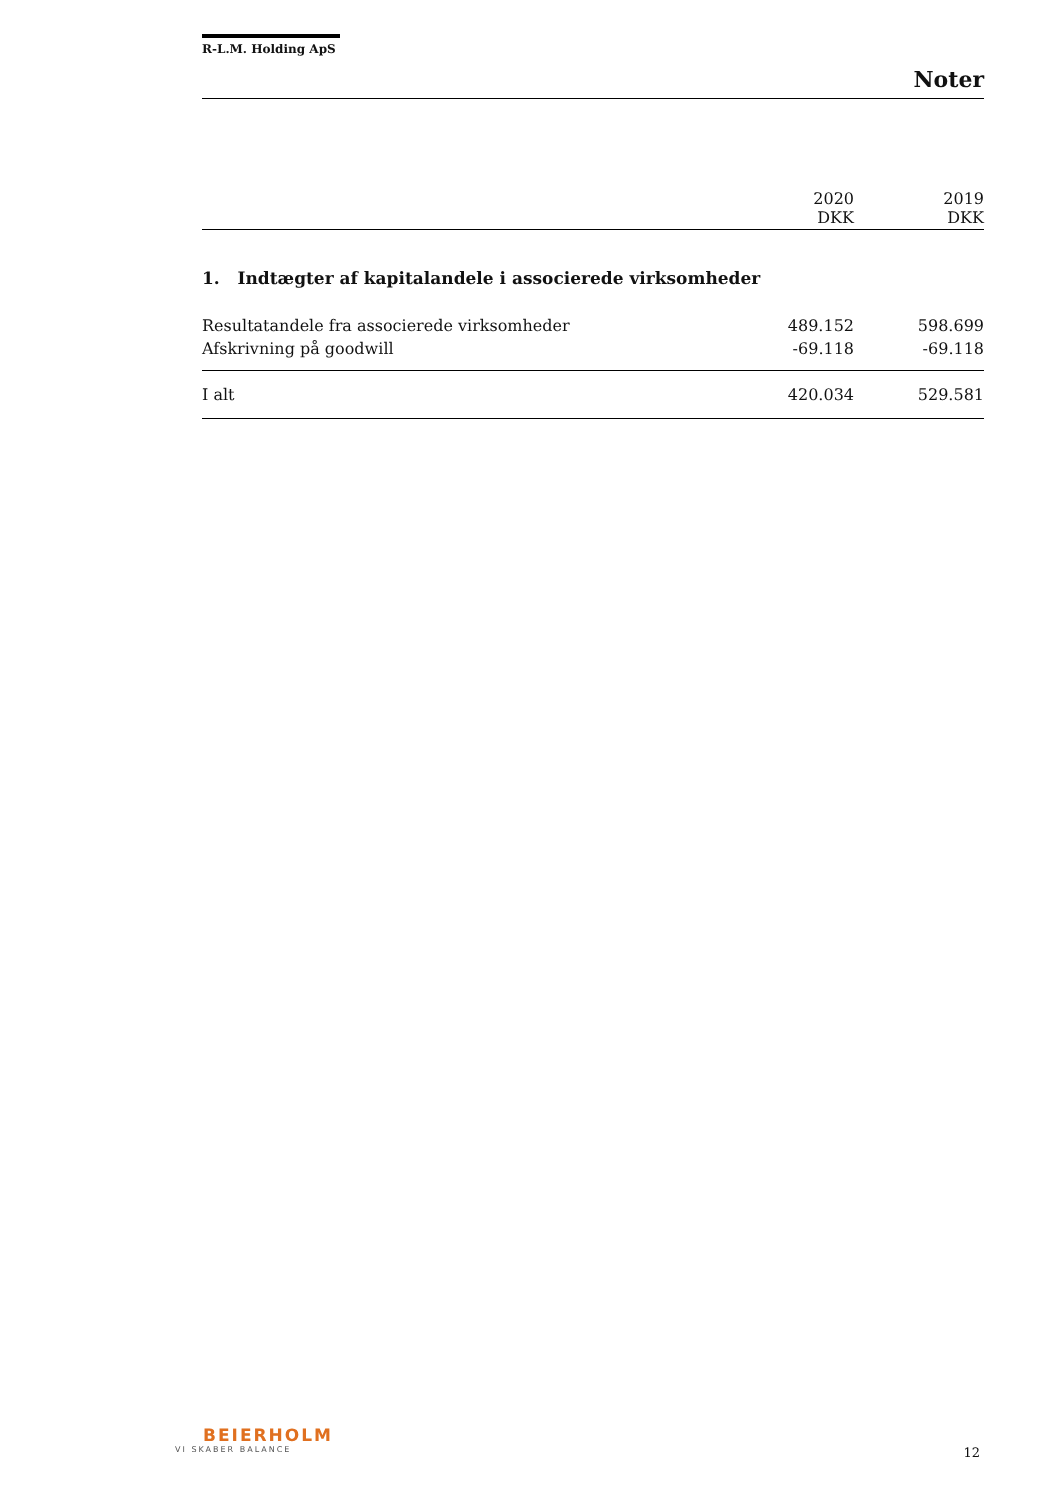R-L.M. Holding ApS
Noter
| | 2020 DKK | 2019 DKK |
| --- | --- | --- |
1. Indtægter af kapitalandele i associerede virksomheder
| Resultatandele fra associerede virksomheder | 489.152 | 598.699 |
| Afskrivning på goodwill | -69.118 | -69.118 |
| I alt | 420.034 | 529.581 |
BEIERHOLM
VI SKABER BALANCE
12